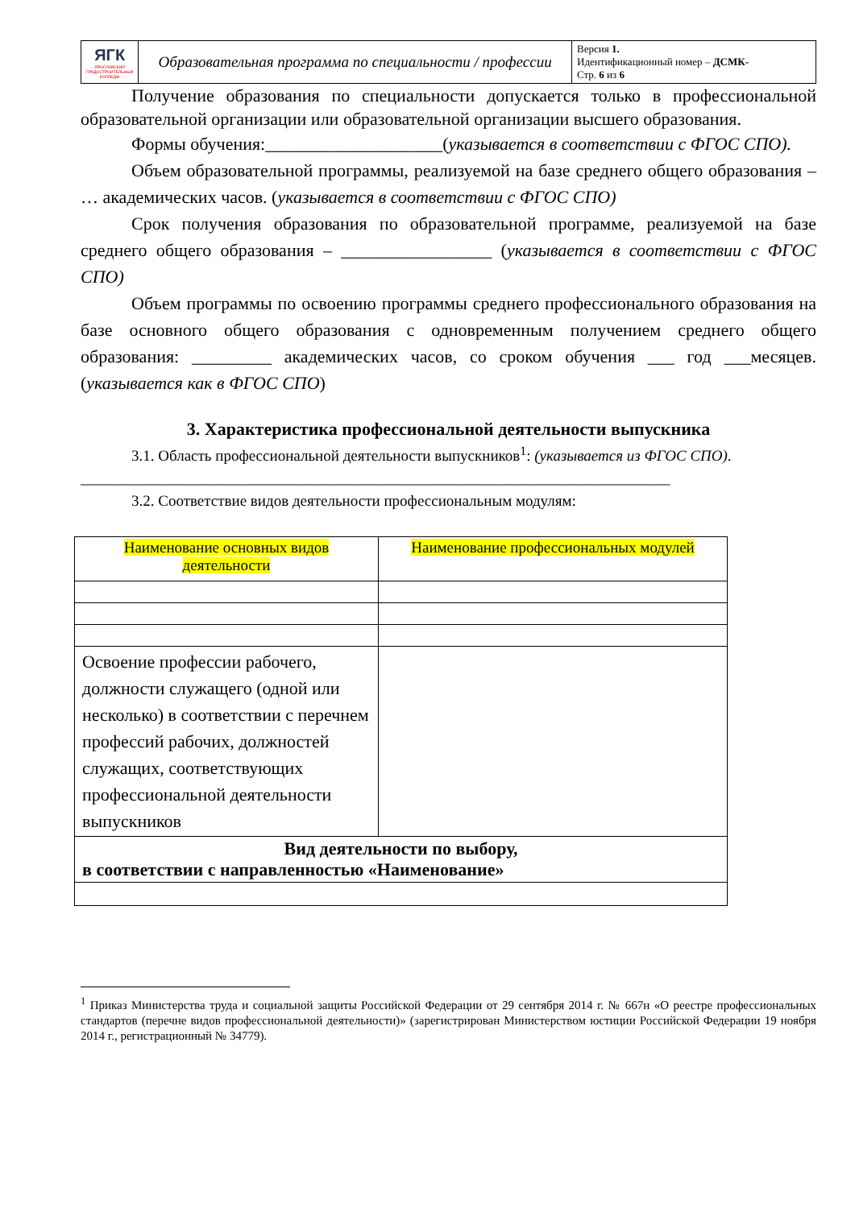| ЯГК ЯРОСЛАВСКИЙ ГРАДОСТРОИТЕЛЬНЫЙ КОЛЛЕДЖ | Образовательная программа по специальности / профессии | Версия 1. Идентификационный номер – ДСМК- Стр. 6 из 6 |
Получение образования по специальности допускается только в профессиональной образовательной организации или образовательной организации высшего образования.
Формы обучения:____________________(указывается в соответствии с ФГОС СПО).
Объем образовательной программы, реализуемой на базе среднего общего образования – … академических часов. (указывается в соответствии с ФГОС СПО)
Срок получения образования по образовательной программе, реализуемой на базе среднего общего образования – _________________ (указывается в соответствии с ФГОС СПО)
Объем программы по освоению программы среднего профессионального образования на базе основного общего образования с одновременным получением среднего общего образования: _________ академических часов, со сроком обучения ___ год ___месяцев. (указывается как в ФГОС СПО)
3. Характеристика профессиональной деятельности выпускника
3.1. Область профессиональной деятельности выпускников<sup>1</sup>: (указывается из ФГОС СПО).
_____________________________________________________________________________
3.2. Соответствие видов деятельности профессиональным модулям:
| Наименование основных видов деятельности | Наименование профессиональных модулей |
| Освоение профессии рабочего, должности служащего (одной или несколько) в соответствии с перечнем профессий рабочих, должностей служащих, соответствующих профессиональной деятельности выпускников | |
| Вид деятельности по выбору, в соответствии с направленностью «Наименование» | |
<sup>1</sup> Приказ Министерства труда и социальной защиты Российской Федерации от 29 сентября 2014 г. № 667н «О реестре профессиональных стандартов (перечне видов профессиональной деятельности)» (зарегистрирован Министерством юстиции Российской Федерации 19 ноября 2014 г., регистрационный № 34779).